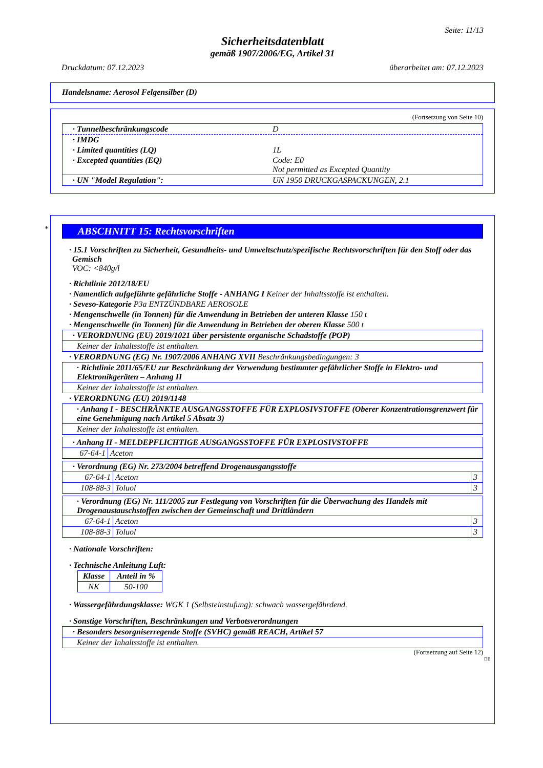Seite: 11/13
Sicherheitsdatenblatt
gemäß 1907/2006/EG, Artikel 31
Druckdatum: 07.12.2023 überarbeitet am: 07.12.2023
Handelsname: Aerosol Felgensilber (D)
(Fortsetzung von Seite 10)
· Tunnelbeschränkungscode D
· IMDG
· Limited quantities (LQ) 1L
· Excepted quantities (EQ) Code: E0
Not permitted as Excepted Quantity
· UN "Model Regulation": UN 1950 DRUCKGASPACKUNGEN, 2.1
*
ABSCHNITT 15: Rechtsvorschriften
· 15.1 Vorschriften zu Sicherheit, Gesundheits- und Umweltschutz/spezifische Rechtsvorschriften für den Stoff oder das Gemisch
VOC: <840g/l
· Richtlinie 2012/18/EU
· Namentlich aufgeführte gefährliche Stoffe - ANHANG I Keiner der Inhaltsstoffe ist enthalten.
· Seveso-Kategorie P3a ENTZÜNDBARE AEROSOLE
· Mengenschwelle (in Tonnen) für die Anwendung in Betrieben der unteren Klasse 150 t
· Mengenschwelle (in Tonnen) für die Anwendung in Betrieben der oberen Klasse 500 t
| · VERORDNUNG (EU) 2019/1021 über persistente organische Schadstoffe (POP) |
| Keiner der Inhaltsstoffe ist enthalten. |
· VERORDNUNG (EG) Nr. 1907/2006 ANHANG XVII Beschränkungsbedingungen: 3
| · Richtlinie 2011/65/EU zur Beschränkung der Verwendung bestimmter gefährlicher Stoffe in Elektro- und Elektronikgeräten – Anhang II |
| Keiner der Inhaltsstoffe ist enthalten. |
· VERORDNUNG (EU) 2019/1148
| · Anhang I - BESCHRÄNKTE AUSGANGSSTOFFE FÜR EXPLOSIVSTOFFE (Oberer Konzentrationsgrenzwert für eine Genehmigung nach Artikel 5 Absatz 3) |
| Keiner der Inhaltsstoffe ist enthalten. |
| · Anhang II - MELDEPFLICHTIGE AUSGANGSSTOFFE FÜR EXPLOSIVSTOFFE | |
| 67-64-1 | Aceton |
| · Verordnung (EG) Nr. 273/2004 betreffend Drogenausgangsstoffe | | |
| 67-64-1 | Aceton | 3 |
| 108-88-3 | Toluol | 3 |
| · Verordnung (EG) Nr. 111/2005 zur Festlegung von Vorschriften für die Überwachung des Handels mit Drogenaustauschstoffen zwischen der Gemeinschaft und Drittländern | | |
| 67-64-1 | Aceton | 3 |
| 108-88-3 | Toluol | 3 |
· Nationale Vorschriften:
· Technische Anleitung Luft:
| Klasse | Anteil in % |
| NK | 50-100 |
· Wassergefährdungsklasse: WGK 1 (Selbsteinstufung): schwach wassergefährdend.
· Sonstige Vorschriften, Beschränkungen und Verbotsverordnungen
| · Besonders besorgniserregende Stoffe (SVHC) gemäß REACH, Artikel 57 |
| Keiner der Inhaltsstoffe ist enthalten. |
(Fortsetzung auf Seite 12)
DE